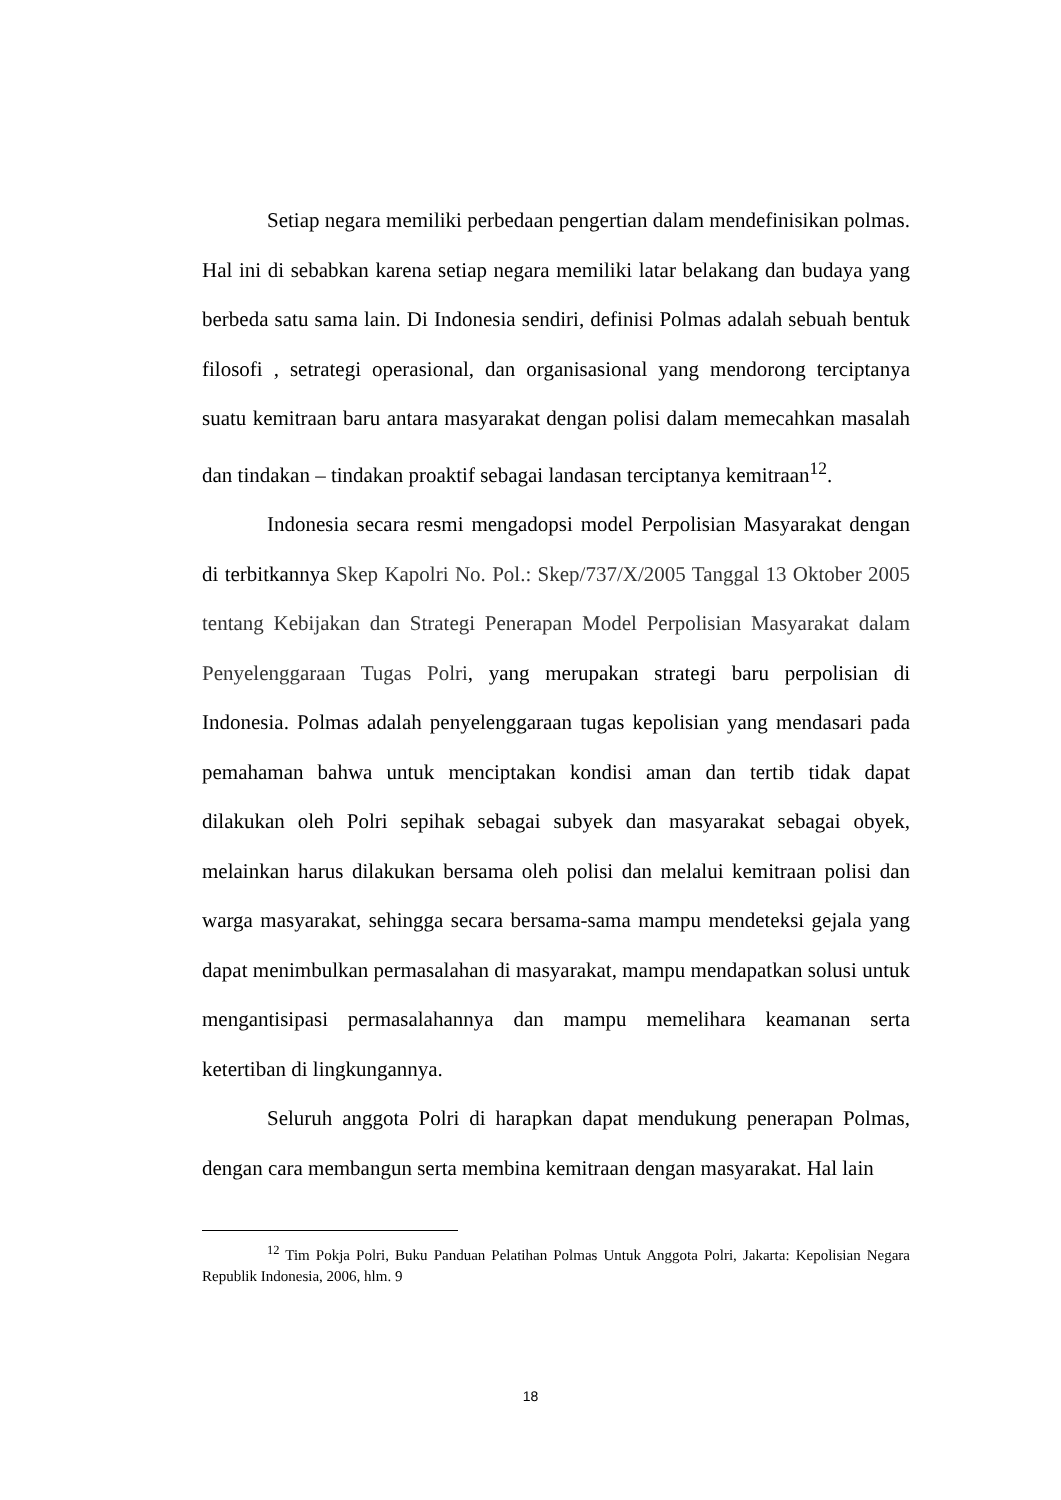Setiap negara memiliki perbedaan pengertian dalam mendefinisikan polmas. Hal ini di sebabkan karena setiap negara memiliki latar belakang dan budaya yang berbeda satu sama lain. Di Indonesia sendiri, definisi Polmas adalah sebuah bentuk filosofi , setrategi operasional, dan organisasional yang mendorong terciptanya suatu kemitraan baru antara masyarakat dengan polisi dalam memecahkan masalah dan tindakan – tindakan proaktif sebagai landasan terciptanya kemitraan<sup>12</sup>.
Indonesia secara resmi mengadopsi model Perpolisian Masyarakat dengan di terbitkannya Skep Kapolri No. Pol.: Skep/737/X/2005 Tanggal 13 Oktober 2005 tentang Kebijakan dan Strategi Penerapan Model Perpolisian Masyarakat dalam Penyelenggaraan Tugas Polri, yang merupakan strategi baru perpolisian di Indonesia. Polmas adalah penyelenggaraan tugas kepolisian yang mendasari pada pemahaman bahwa untuk menciptakan kondisi aman dan tertib tidak dapat dilakukan oleh Polri sepihak sebagai subyek dan masyarakat sebagai obyek, melainkan harus dilakukan bersama oleh polisi dan melalui kemitraan polisi dan warga masyarakat, sehingga secara bersama-sama mampu mendeteksi gejala yang dapat menimbulkan permasalahan di masyarakat, mampu mendapatkan solusi untuk mengantisipasi permasalahannya dan mampu memelihara keamanan serta ketertiban di lingkungannya.
Seluruh anggota Polri di harapkan dapat mendukung penerapan Polmas, dengan cara membangun serta membina kemitraan dengan masyarakat. Hal lain
<sup>12</sup> Tim Pokja Polri, Buku Panduan Pelatihan Polmas Untuk Anggota Polri, Jakarta: Kepolisian Negara Republik Indonesia, 2006, hlm. 9
18